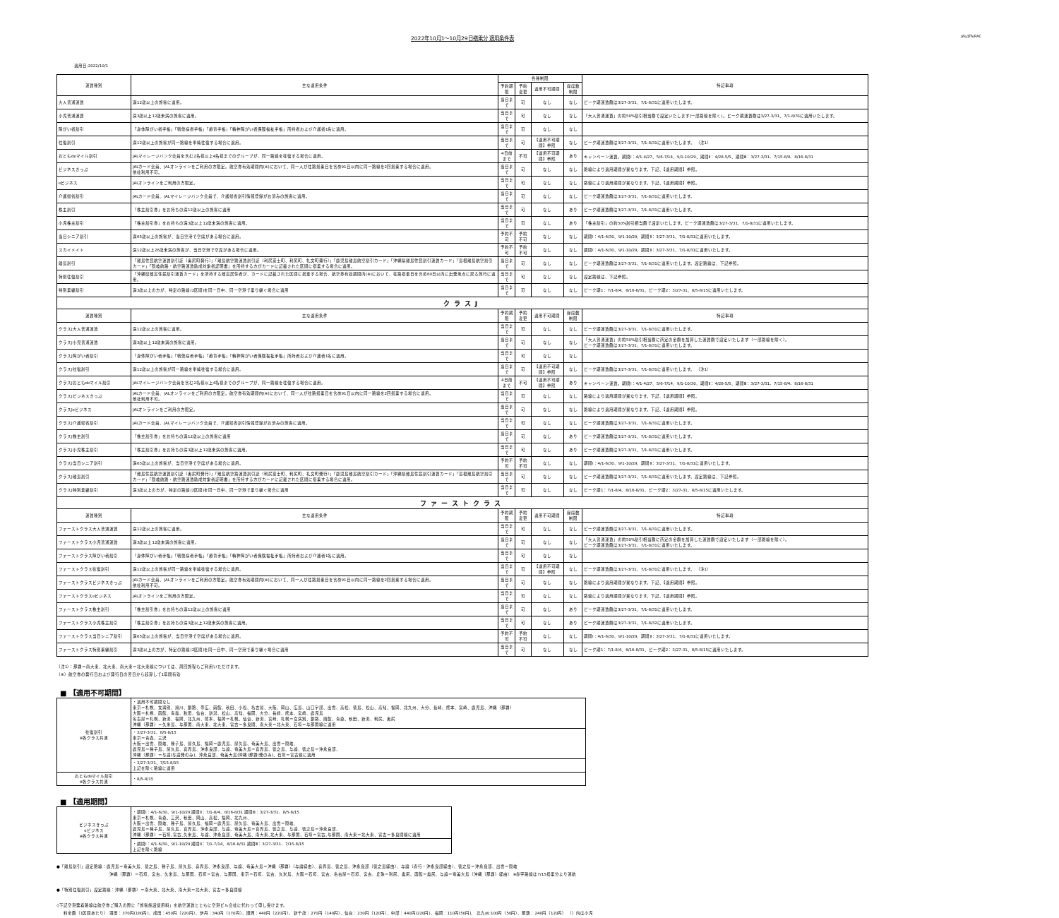2022年10月1～10月29日搭乗分 適用条件表 JAL/JTA/RAC
適用日:2022/10/1
| 運賃種別 | 主な適用条件 | 各種制限 | | | | 特記事項 |
| --- | --- | --- | --- | --- | --- | --- |
| | | 予約期限 | 予約変更 | 適用不可期間 | 座席数制限 | |
| 大人普通運賃 | 満12歳以上の旅客に適用。 | 当日まで | 可 | なし | なし | ピーク期運賃額は3/27-3/31、7/1-8/31に適用いたします。 |
| 小児普通運賃 | 満3歳以上12歳未満の旅客に適用。 | 当日まで | 可 | なし | なし | 「大人普通運賃」の約50%割引相当額で設定いたします(一部路線を除く)。ピーク期運賃額は3/27-3/31、7/1-8/31に適用いたします。 |
| 障がい者割引 | 「身体障がい者手帳」「戦傷病者手帳」「療育手帳」「精神障がい者保険福祉手帳」所持者および介護者1名に適用。 | 当日まで | 可 | なし | なし | |
| 往復割引 | 満12歳以上の旅客が同一路線を単純往復する場合に適用。 | 当日まで | 可 | 【適用不可期間】参照 | なし | ピーク期運賃額は3/27-3/31、7/1-8/31に適用いたします。 （注1） |
| おともdeマイル割引 | JALマイレージバンク会員を含む2名様以上4名様までのグループが、同一路線を往復する場合に適用。 | 4日前まで | 不可 | 【適用不可期間】参照 | あり | キャンペーン運賃。期間Ⅰ：4/1-4/27、5/6-7/14、9/1-10/29、期間Ⅱ：4/28-5/5、期間Ⅲ：3/27-3/31、7/15-8/4、8/16-8/31 |
| ビジネスきっぷ | JALカード会員、JALオンラインをご利用の方限定。航空券有効期間内(※)において、同一人が往路搭乗日を含め91日以内に同一路線を2回搭乗する場合に適用。 他社利用不可。 | 当日まで | 可 | なし | なし | 路線により適用期間が異なります。下記、【適用期間】参照。 |
| eビジネス | JALオンラインをご利用の方限定。 | 当日まで | 可 | なし | なし | 路線により適用期間が異なります。下記、【適用期間】参照。 |
| 介護帰省割引 | JALカード会員、JALマイレージバンク会員で、介護帰省割引情報登録がお済みの旅客に適用。 | 当日まで | 可 | なし | なし | ピーク期運賃額は3/27-3/31、7/1-8/31に適用いたします。 |
| 株主割引 | 「株主割引券」をお持ちの満12歳以上の旅客に適用 | 当日まで | 可 | なし | あり | ピーク期運賃額は3/27-3/31、7/1-8/31に適用いたします。 |
| 小児株主割引 | 「株主割引券」をお持ちの満3歳以上12歳未満の旅客に適用。 | 当日まで | 可 | なし | あり | 「株主割引」の約50%割引相当額で設定いたします。ピーク期運賃額は3/27-3/31、7/1-8/31に適用いたします。 |
| 当日シニア割引 | 満65歳以上の旅客が、当日空港で空席がある場合に適用。 | 予約不可 | 予約不可 | なし | なし | 期間Ⅰ：4/1-6/30、9/1-10/29、期間Ⅱ：3/27-3/31、7/1-8/31に適用いたします。 |
| スカイメイト | 満12歳以上26歳未満の旅客が、当日空港で空席がある場合に適用。 | 予約不可 | 予約不可 | なし | なし | 期間Ⅰ：4/1-6/30、9/1-10/29、期間Ⅱ：3/27-3/31、7/1-8/31に適用いたします。 |
| 離島割引 | 「離島住民航空運賃割引証（奥尻町発行）」「離島航空路運賃割引証（利尻富士町、利尻町、礼文町発行）」「鹿児島離島航空割引カード」「沖縄県離島住民割引運賃カード」「島根離島航空割引カード」「隠岐航路・航空路運賃助成対象者証明書」を所持する方がカードに記載された区間に搭乗する場合に適用。 | 当日まで | 可 | なし | なし | ピーク期運賃額は3/27-3/31、7/1-8/31に適用いたします。設定路線は、下記参照。 |
| 特別往復割引 | 「沖縄県離島住民割引運賃カード」を所持する離島居住者が、カードに記載された区間に搭乗する場合、航空券有効期間内(※)において、往路搭乗日を含め60日以内に出発地点に戻る旅行に適用。 | 当日まで | 可 | なし | なし | 設定路線は、下記参照。 |
| 特別乗継割引 | 満3歳以上の方が、特定の路線(2区間)を同一日中、同一空港で乗り継ぐ場合に適用 | 当日まで | 可 | なし | なし | ピーク期1：7/1-8/4、8/16-8/31、ピーク期2：3/27-31、8/5-8/15に適用いたします。 |
| クラスJ | | | | | | |
| 運賃種別 | 主な適用条件 | 予約期限 | 予約変更 | 適用不可期間 | 座席数制限 | 特記事項 |
| クラスJ大人普通運賃 | 満12歳以上の旅客に適用。 | 当日まで | 可 | なし | なし | ピーク期運賃額は3/27-3/31、7/1-8/31に適用いたします。 |
| クラスJ小児普通運賃 | 満3歳以上12歳未満の旅客に適用。 | 当日まで | 可 | なし | なし | 「大人普通運賃」の約50%割引相当額に所定の金額を加算した運賃額で設定いたします（一部路線を除く）。 ピーク期運賃額は3/27-3/31、7/1-8/31に適用いたします。 |
| クラスJ障がい者割引 | 「身体障がい者手帳」「戦傷病者手帳」「療育手帳」「精神障がい者保険福祉手帳」所持者および介護者1名に適用。 | 当日まで | 可 | なし | なし | |
| クラスJ往復割引 | 満12歳以上の旅客が同一路線を単純往復する場合に適用。 | 当日まで | 可 | 【適用不可期間】参照 | なし | ピーク期運賃額は3/27-3/31、7/1-8/31に適用いたします。 （注1） |
| クラスJおともdeマイル割引 | JALマイレージバンク会員を含む2名様以上4名様までのグループが、同一路線を往復する場合に適用。 | 4日前まで | 不可 | 【適用不可期間】参照 | あり | キャンペーン運賃。期間Ⅰ：4/1-4/27、5/6-7/14、9/1-10/30、期間Ⅱ：4/28-5/5、期間Ⅲ：3/27-3/31、7/15-8/4、8/16-8/31 |
| クラスJビジネスきっぷ | JALカード会員、JALオンラインをご利用の方限定。航空券有効期間内(※)において、同一人が往路搭乗日を含め91日以内に同一路線を2回搭乗する場合に適用。 他社利用不可。 | 当日まで | 可 | なし | なし | 路線により適用期間が異なります。下記、【適用期間】参照。 |
| クラスJeビジネス | JALオンラインをご利用の方限定。 | 当日まで | 可 | なし | なし | 路線により適用期間が異なります。下記、【適用期間】参照。 |
| クラスJ介護帰省割引 | JALカード会員、JALマイレージバンク会員で、介護帰省割引情報登録がお済みの旅客に適用。 | 当日まで | 可 | なし | なし | ピーク期運賃額は3/27-3/31、7/1-8/31に適用いたします。 |
| クラスJ株主割引 | 「株主割引券」をお持ちの満12歳以上の旅客に適用 | 当日まで | 可 | なし | あり | ピーク期運賃額は3/27-3/31、7/1-8/31に適用いたします。 |
| クラスJ小児株主割引 | 「株主割引券」をお持ちの満3歳以上12歳未満の旅客に適用。 | 当日まで | 可 | なし | あり | ピーク期運賃額は3/27-3/31、7/1-8/31に適用いたします。 |
| クラスJ当日シニア割引 | 満65歳以上の旅客が、当日空港で空席がある場合に適用。 | 予約不可 | 予約不可 | なし | なし | 期間Ⅰ：4/1-6/30、9/1-10/29、期間Ⅱ：3/27-3/31、7/1-8/31に適用いたします。 |
| クラスJ離島割引 | 「離島住民航空運賃割引証（奥尻町発行）」「離島航空路運賃割引証（利尻富士町、利尻町、礼文町発行）」「鹿児島離島航空割引カード」「沖縄県離島住民割引運賃カード」「島根離島航空割引カード」「隠岐航路・航空路運賃助成対象者証明書」を所持する方がカードに記載された区間に搭乗する場合に適用。 | 当日まで | 可 | なし | なし | ピーク期運賃額は3/27-3/31、7/1-8/31に適用いたします。設定路線は、下記参照。 |
| クラスJ特別乗継割引 | 満3歳以上の方が、特定の路線(2区間)を同一日中、同一空港で乗り継ぐ場合に適用 | 当日まで | 可 | なし | なし | ピーク期1：7/1-8/4、8/16-8/31、ピーク期2：3/27-31、8/5-8/15に適用いたします。 |
| ファーストクラス | | | | | | |
| 運賃種別 | 主な適用条件 | 予約期限 | 予約変更 | 適用不可期間 | 座席数制限 | 特記事項 |
| ファーストクラス大人普通運賃 | 満12歳以上の旅客に適用。 | 当日まで | 可 | なし | なし | ピーク期運賃額は3/27-3/31、7/1-8/31に適用いたします。 |
| ファーストクラス小児普通運賃 | 満3歳以上12歳未満の旅客に適用。 | 当日まで | 可 | なし | なし | 「大人普通運賃」の約50%割引相当額に所定の金額を加算した運賃額で設定いたします（一部路線を除く）。 ピーク期運賃額は3/27-3/31、7/1-8/31に適用いたします。 |
| ファーストクラス障がい者割引 | 「身体障がい者手帳」「戦傷病者手帳」「療育手帳」「精神障がい者保険福祉手帳」所持者および介護者1名に適用。 | 当日まで | 可 | なし | なし | |
| ファーストクラス往復割引 | 満12歳以上の旅客が同一路線を単純往復する場合に適用。 | 当日まで | 可 | 【適用不可期間】参照 | なし | ピーク期運賃額は3/27-3/31、7/1-8/31に適用いたします。 （注1） |
| ファーストクラスビジネスきっぷ | JALカード会員、JALオンラインをご利用の方限定。航空券有効期間内(※)において、同一人が往路搭乗日を含め91日以内に同一路線を2回搭乗する場合に適用。 他社利用不可。 | 当日まで | 可 | なし | なし | 路線により適用期間が異なります。下記、【適用期間】参照。 |
| ファーストクラスeビジネス | JALオンラインをご利用の方限定。 | 当日まで | 可 | なし | なし | 路線により適用期間が異なります。下記、【適用期間】参照。 |
| ファーストクラス株主割引 | 「株主割引券」をお持ちの満12歳以上の旅客に適用 | 当日まで | 可 | なし | あり | ピーク期運賃額は3/27-3/31、7/1-8/31に適用いたします。 |
| ファーストクラス小児株主割引 | 「株主割引券」をお持ちの満3歳以上12歳未満の旅客に適用。 | 当日まで | 可 | なし | あり | ピーク期運賃額は3/27-3/31、7/1-8/32に適用いたします。 |
| ファーストクラス当日シニア割引 | 満65歳以上の旅客が、当日空港で空席がある場合に適用。 | 予約不可 | 予約不可 | なし | なし | 期間Ⅰ：4/1-6/30、9/1-10/29、期間Ⅱ：3/27-3/31、7/1-8/31に適用いたします。 |
| ファーストクラス特別乗継割引 | 満3歳以上の方が、特定の路線(2区間)を同一日中、同一空港で乗り継ぐ場合に適用 | 当日まで | 可 | なし | なし | ピーク期1：7/1-8/4、8/16-8/31、ピーク期2：3/27-31、8/5-8/15に適用いたします。 |
（注1）：那覇＝南大東、北大東、南大東＝北大東線については、周回旅程もご利用いただけます。
（※）航空券の発行日および発行日の翌日から起算して1年間有効
■ 【適用不可期間】
| 往復割引 ※各クラス共通 | ・適用不可期間なし 東京＝札幌、女満別、旭川、釧路、帯広、函館、秋田、小松、名古屋、大阪、岡山、広島、山口宇部、出雲、高松、徳島、松山、高知、福岡、北九州、大分、長崎、熊本、宮崎、鹿児島、沖縄（那覇） 大阪＝札幌、函館、青森、秋田、仙台、新潟、松山、高知、福岡、大分、長崎、熊本、宮崎、鹿児島 名古屋＝札幌、新潟、福岡、北九州、熊本、福岡＝札幌、仙台、新潟、宮崎、札幌＝女満別、釧路、函館、青森、秋田、新潟、利尻、奥尻 沖縄（那覇）＝久米島、与那国、南大東、北大東、宮古＝多良間、南大東＝北大東、石垣＝与那国線に適用 |
| | ・3/27-3/31、8/5-8/15 東京＝青森、三沢 大阪＝出雲、隠岐、種子島、屋久島、福岡＝鹿児島、屋久島、奄美大島、出雲＝隠岐、 鹿児島＝種子島、屋久島、喜界島、沖永良部、与論、奄美大島＝喜界島、徳之島、与論、徳之島＝沖永良部、 沖縄（那覇）＝与論(与論発のみ)、沖永良部、奄美大島(沖縄(那覇)発のみ)、石垣＝宮古線に適用 |
| | ・3/27-3/31、7/15-8/15 上記を除く路線に適用 |
| おともdeマイル割引 ※各クラス共通 | ・8/5-8/15 |
■ 【適用期間】
| ビジネスきっぷ eビジネス ※各クラス共通 | ・期間Ⅰ：4/1-6/30、9/1-10/29 期間Ⅱ：7/1-8/4、8/16-8/31 期間Ⅲ：3/27-3/31、8/5-8/15 東京＝札幌、青森、三沢、秋田、岡山、高松、福岡、北九州、 大阪＝出雲、隠岐、種子島、屋久島、福岡＝鹿児島、屋久島、奄美大島、出雲＝隠岐、 鹿児島＝種子島、屋久島、喜界島、沖永良部、与論、奄美大島＝喜界島、徳之島、与論、徳之島＝沖永良部、 沖縄（那覇）＝石垣､宮古､久米島、与論、沖永良部、奄美大島、南大東､北大東、与那国、石垣＝宮古､与那国、南大東＝北大東、宮古＝多良間線に適用 |
| | ・期間Ⅰ：4/1-6/30、9/1-10/29 期間Ⅱ：7/1-7/14、8/16-8/31 期間Ⅲ：3/27-3/31、7/15-8/15 上記を除く路線 |
●「離島割引」設定路線：鹿児島＝奄美大島、徳之島、種子島、屋久島、喜界島、沖永良部、与論、奄美大島＝沖縄（那覇）（与論経由）、喜界島、徳之島、沖永良部（徳之島経由）、与論（直行・沖永良部経由）、徳之島＝沖永良部、出雲＝隠岐
沖縄（那覇）＝石垣、宮古、久米島、与那国、石垣＝宮古、与那国、東京＝石垣、宮古、久米島、大阪＝石垣、宮古、名古屋＝石垣、宮古、丘珠＝利尻、奥尻、函館＝奥尻、与論＝奄美大島（沖縄（那覇）経由） ※赤字路線は7/15搭乗分より運航
●「特別往復割引」設定路線：沖縄（那覇）＝南大東、北大東、南大東＝北大東、宮古＝多良間線
◇下記空港発着路線は航空券ご購入の際に「旅客施設使用料」を航空運賃とともに空港ビル会社に代わって申し受けます。
料金額（1区間あたり） 羽田：370円(180円)、成田：450円（220円）、伊丹：340円（170円）、関西：440円（220円）、 新千歳：270円（140円）、仙台：230円（120円）、中部：440円(220円)、福岡：110円(50円)、 北九州:100円（50円）、那覇：240円（120円） （）内は小児